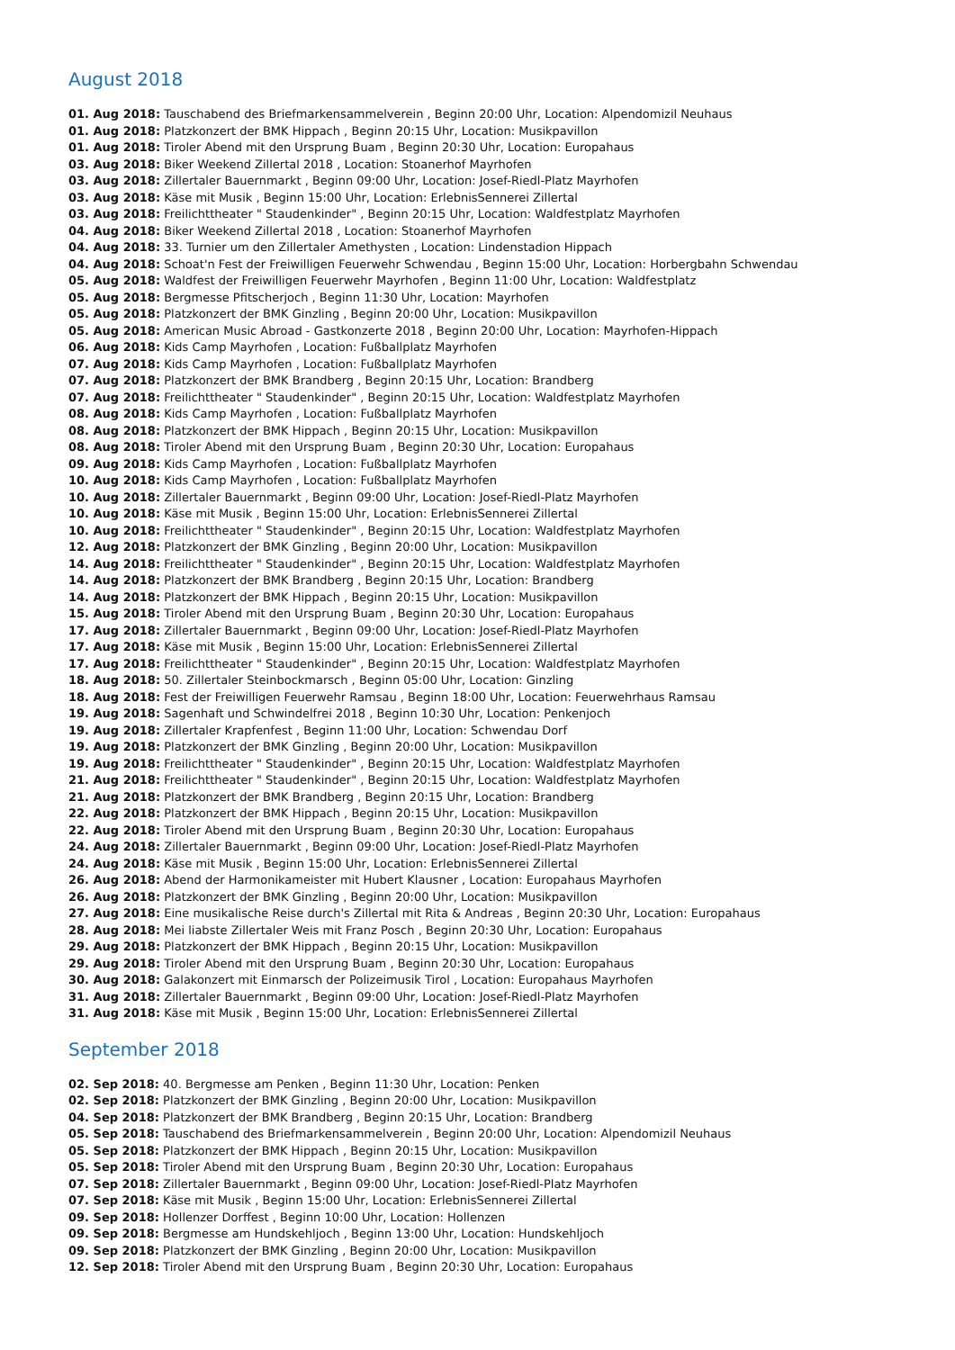August 2018
01. Aug 2018: Tauschabend des Briefmarkensammelverein , Beginn 20:00 Uhr, Location: Alpendomizil Neuhaus
01. Aug 2018: Platzkonzert der BMK Hippach , Beginn 20:15 Uhr, Location: Musikpavillon
01. Aug 2018: Tiroler Abend mit den Ursprung Buam , Beginn 20:30 Uhr, Location: Europahaus
03. Aug 2018: Biker Weekend Zillertal 2018 , Location: Stoanerhof Mayrhofen
03. Aug 2018: Zillertaler Bauernmarkt , Beginn 09:00 Uhr, Location: Josef-Riedl-Platz Mayrhofen
03. Aug 2018: Käse mit Musik , Beginn 15:00 Uhr, Location: ErlebnisSennerei Zillertal
03. Aug 2018: Freilichttheater " Staudenkinder" , Beginn 20:15 Uhr, Location: Waldfestplatz Mayrhofen
04. Aug 2018: Biker Weekend Zillertal 2018 , Location: Stoanerhof Mayrhofen
04. Aug 2018: 33. Turnier um den Zillertaler Amethysten , Location: Lindenstadion Hippach
04. Aug 2018: Schoat'n Fest der Freiwilligen Feuerwehr Schwendau , Beginn 15:00 Uhr, Location: Horbergbahn Schwendau
05. Aug 2018: Waldfest der Freiwilligen Feuerwehr Mayrhofen , Beginn 11:00 Uhr, Location: Waldfestplatz
05. Aug 2018: Bergmesse Pfitscherjoch , Beginn 11:30 Uhr, Location: Mayrhofen
05. Aug 2018: Platzkonzert der BMK Ginzling , Beginn 20:00 Uhr, Location: Musikpavillon
05. Aug 2018: American Music Abroad - Gastkonzerte 2018 , Beginn 20:00 Uhr, Location: Mayrhofen-Hippach
06. Aug 2018: Kids Camp Mayrhofen , Location: Fußballplatz Mayrhofen
07. Aug 2018: Kids Camp Mayrhofen , Location: Fußballplatz Mayrhofen
07. Aug 2018: Platzkonzert der BMK Brandberg , Beginn 20:15 Uhr, Location: Brandberg
07. Aug 2018: Freilichttheater " Staudenkinder" , Beginn 20:15 Uhr, Location: Waldfestplatz Mayrhofen
08. Aug 2018: Kids Camp Mayrhofen , Location: Fußballplatz Mayrhofen
08. Aug 2018: Platzkonzert der BMK Hippach , Beginn 20:15 Uhr, Location: Musikpavillon
08. Aug 2018: Tiroler Abend mit den Ursprung Buam , Beginn 20:30 Uhr, Location: Europahaus
09. Aug 2018: Kids Camp Mayrhofen , Location: Fußballplatz Mayrhofen
10. Aug 2018: Kids Camp Mayrhofen , Location: Fußballplatz Mayrhofen
10. Aug 2018: Zillertaler Bauernmarkt , Beginn 09:00 Uhr, Location: Josef-Riedl-Platz Mayrhofen
10. Aug 2018: Käse mit Musik , Beginn 15:00 Uhr, Location: ErlebnisSennerei Zillertal
10. Aug 2018: Freilichttheater " Staudenkinder" , Beginn 20:15 Uhr, Location: Waldfestplatz Mayrhofen
12. Aug 2018: Platzkonzert der BMK Ginzling , Beginn 20:00 Uhr, Location: Musikpavillon
14. Aug 2018: Freilichttheater " Staudenkinder" , Beginn 20:15 Uhr, Location: Waldfestplatz Mayrhofen
14. Aug 2018: Platzkonzert der BMK Brandberg , Beginn 20:15 Uhr, Location: Brandberg
14. Aug 2018: Platzkonzert der BMK Hippach , Beginn 20:15 Uhr, Location: Musikpavillon
15. Aug 2018: Tiroler Abend mit den Ursprung Buam , Beginn 20:30 Uhr, Location: Europahaus
17. Aug 2018: Zillertaler Bauernmarkt , Beginn 09:00 Uhr, Location: Josef-Riedl-Platz Mayrhofen
17. Aug 2018: Käse mit Musik , Beginn 15:00 Uhr, Location: ErlebnisSennerei Zillertal
17. Aug 2018: Freilichttheater " Staudenkinder" , Beginn 20:15 Uhr, Location: Waldfestplatz Mayrhofen
18. Aug 2018: 50. Zillertaler Steinbockmarsch , Beginn 05:00 Uhr, Location: Ginzling
18. Aug 2018: Fest der Freiwilligen Feuerwehr Ramsau , Beginn 18:00 Uhr, Location: Feuerwehrhaus Ramsau
19. Aug 2018: Sagenhaft und Schwindelfrei 2018 , Beginn 10:30 Uhr, Location: Penkenjoch
19. Aug 2018: Zillertaler Krapfenfest , Beginn 11:00 Uhr, Location: Schwendau Dorf
19. Aug 2018: Platzkonzert der BMK Ginzling , Beginn 20:00 Uhr, Location: Musikpavillon
19. Aug 2018: Freilichttheater " Staudenkinder" , Beginn 20:15 Uhr, Location: Waldfestplatz Mayrhofen
21. Aug 2018: Freilichttheater " Staudenkinder" , Beginn 20:15 Uhr, Location: Waldfestplatz Mayrhofen
21. Aug 2018: Platzkonzert der BMK Brandberg , Beginn 20:15 Uhr, Location: Brandberg
22. Aug 2018: Platzkonzert der BMK Hippach , Beginn 20:15 Uhr, Location: Musikpavillon
22. Aug 2018: Tiroler Abend mit den Ursprung Buam , Beginn 20:30 Uhr, Location: Europahaus
24. Aug 2018: Zillertaler Bauernmarkt , Beginn 09:00 Uhr, Location: Josef-Riedl-Platz Mayrhofen
24. Aug 2018: Käse mit Musik , Beginn 15:00 Uhr, Location: ErlebnisSennerei Zillertal
26. Aug 2018: Abend der Harmonikameister mit Hubert Klausner , Location: Europahaus Mayrhofen
26. Aug 2018: Platzkonzert der BMK Ginzling , Beginn 20:00 Uhr, Location: Musikpavillon
27. Aug 2018: Eine musikalische Reise durch's Zillertal mit Rita & Andreas , Beginn 20:30 Uhr, Location: Europahaus
28. Aug 2018: Mei liabste Zillertaler Weis mit Franz Posch , Beginn 20:30 Uhr, Location: Europahaus
29. Aug 2018: Platzkonzert der BMK Hippach , Beginn 20:15 Uhr, Location: Musikpavillon
29. Aug 2018: Tiroler Abend mit den Ursprung Buam , Beginn 20:30 Uhr, Location: Europahaus
30. Aug 2018: Galakonzert mit Einmarsch der Polizeimusik Tirol , Location: Europahaus Mayrhofen
31. Aug 2018: Zillertaler Bauernmarkt , Beginn 09:00 Uhr, Location: Josef-Riedl-Platz Mayrhofen
31. Aug 2018: Käse mit Musik , Beginn 15:00 Uhr, Location: ErlebnisSennerei Zillertal
September 2018
02. Sep 2018: 40. Bergmesse am Penken , Beginn 11:30 Uhr, Location: Penken
02. Sep 2018: Platzkonzert der BMK Ginzling , Beginn 20:00 Uhr, Location: Musikpavillon
04. Sep 2018: Platzkonzert der BMK Brandberg , Beginn 20:15 Uhr, Location: Brandberg
05. Sep 2018: Tauschabend des Briefmarkensammelverein , Beginn 20:00 Uhr, Location: Alpendomizil Neuhaus
05. Sep 2018: Platzkonzert der BMK Hippach , Beginn 20:15 Uhr, Location: Musikpavillon
05. Sep 2018: Tiroler Abend mit den Ursprung Buam , Beginn 20:30 Uhr, Location: Europahaus
07. Sep 2018: Zillertaler Bauernmarkt , Beginn 09:00 Uhr, Location: Josef-Riedl-Platz Mayrhofen
07. Sep 2018: Käse mit Musik , Beginn 15:00 Uhr, Location: ErlebnisSennerei Zillertal
09. Sep 2018: Hollenzer Dorffest , Beginn 10:00 Uhr, Location: Hollenzen
09. Sep 2018: Bergmesse am Hundskehljoch , Beginn 13:00 Uhr, Location: Hundskehljoch
09. Sep 2018: Platzkonzert der BMK Ginzling , Beginn 20:00 Uhr, Location: Musikpavillon
12. Sep 2018: Tiroler Abend mit den Ursprung Buam , Beginn 20:30 Uhr, Location: Europahaus